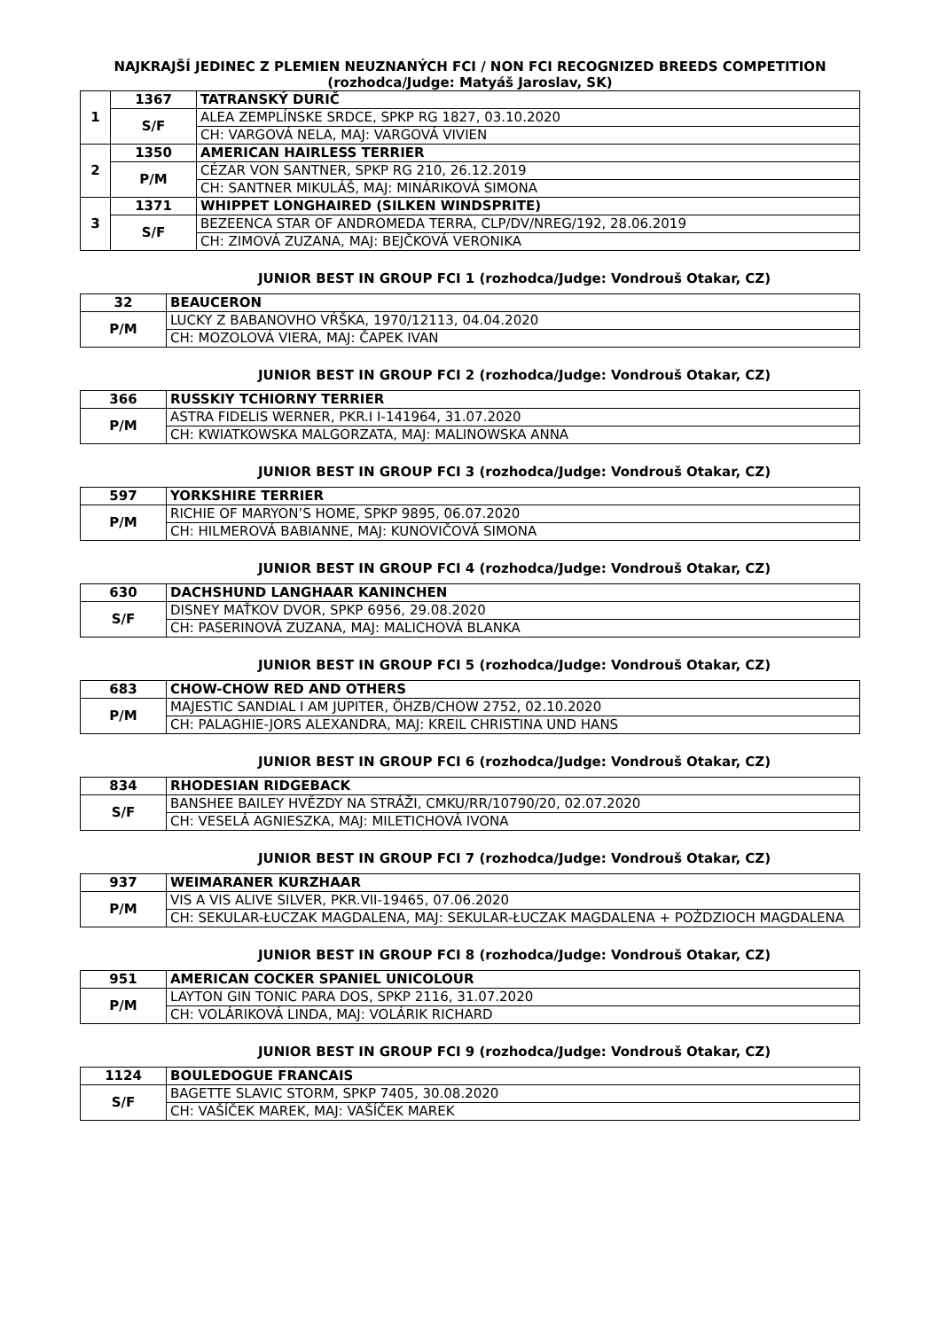NAJKRAJŠÍ JEDINEC Z PLEMIEN NEUZNANÝCH FCI / NON FCI RECOGNIZED BREEDS COMPETITION
(rozhodca/Judge: Matyáš Jaroslav, SK)
| 1 | 1367 | TATRANSKÝ DURIČ |
| | S/F | ALEA ZEMPLÍNSKE SRDCE, SPKP RG 1827, 03.10.2020 |
| | | CH: VARGOVÁ NELA, MAJ: VARGOVÁ VIVIEN |
| 2 | 1350 | AMERICAN HAIRLESS TERRIER |
| | P/M | CÉZAR VON SANTNER, SPKP RG 210, 26.12.2019 |
| | | CH: SANTNER MIKULÁŠ, MAJ: MINÁRIKOVÁ SIMONA |
| 3 | 1371 | WHIPPET LONGHAIRED (SILKEN WINDSPRITE) |
| | S/F | BEZEENCA STAR OF ANDROMEDA TERRA, CLP/DV/NREG/192, 28.06.2019 |
| | | CH: ZIMOVÁ ZUZANA, MAJ: BEJČKOVÁ VERONIKA |
JUNIOR BEST IN GROUP FCI 1 (rozhodca/Judge: Vondrouš Otakar, CZ)
| 32 | BEAUCERON |
| P/M | LUCKY Z BABANOVHO VŔŠKA, 1970/12113, 04.04.2020 |
| | CH: MOZOLOVÁ VIERA, MAJ: ČAPEK IVAN |
JUNIOR BEST IN GROUP FCI 2 (rozhodca/Judge: Vondrouš Otakar, CZ)
| 366 | RUSSKIY TCHIORNY TERRIER |
| P/M | ASTRA FIDELIS WERNER, PKR.I I-141964, 31.07.2020 |
| | CH: KWIATKOWSKA MALGORZATA, MAJ: MALINOWSKA ANNA |
JUNIOR BEST IN GROUP FCI 3 (rozhodca/Judge: Vondrouš Otakar, CZ)
| 597 | YORKSHIRE TERRIER |
| P/M | RICHIE OF MARYON’S HOME, SPKP 9895, 06.07.2020 |
| | CH: HILMEROVÁ BABIANNE, MAJ: KUNOVIČOVÁ SIMONA |
JUNIOR BEST IN GROUP FCI 4 (rozhodca/Judge: Vondrouš Otakar, CZ)
| 630 | DACHSHUND LANGHAAR KANINCHEN |
| S/F | DISNEY MAŤKOV DVOR, SPKP 6956, 29.08.2020 |
| | CH: PASERINOVÁ ZUZANA, MAJ: MALICHOVÁ BLANKA |
JUNIOR BEST IN GROUP FCI 5 (rozhodca/Judge: Vondrouš Otakar, CZ)
| 683 | CHOW-CHOW RED AND OTHERS |
| P/M | MAJESTIC SANDIAL I AM JUPITER, ÖHZB/CHOW 2752, 02.10.2020 |
| | CH: PALAGHIE-JORS ALEXANDRA, MAJ: KREIL CHRISTINA UND HANS |
JUNIOR BEST IN GROUP FCI 6 (rozhodca/Judge: Vondrouš Otakar, CZ)
| 834 | RHODESIAN RIDGEBACK |
| S/F | BANSHEE BAILEY HVĚZDY NA STRÁŽI, CMKU/RR/10790/20, 02.07.2020 |
| | CH: VESELÁ AGNIESZKA, MAJ: MILETICHOVÁ IVONA |
JUNIOR BEST IN GROUP FCI 7 (rozhodca/Judge: Vondrouš Otakar, CZ)
| 937 | WEIMARANER KURZHAAR |
| P/M | VIS A VIS ALIVE SILVER, PKR.VII-19465, 07.06.2020 |
| | CH: SEKULAR-ŁUCZAK MAGDALENA, MAJ: SEKULAR-ŁUCZAK MAGDALENA + POŻDZIOCH MAGDALENA |
JUNIOR BEST IN GROUP FCI 8 (rozhodca/Judge: Vondrouš Otakar, CZ)
| 951 | AMERICAN COCKER SPANIEL UNICOLOUR |
| P/M | LAYTON GIN TONIC PARA DOS, SPKP 2116, 31.07.2020 |
| | CH: VOLÁRIKOVÁ LINDA, MAJ: VOLÁRIK RICHARD |
JUNIOR BEST IN GROUP FCI 9 (rozhodca/Judge: Vondrouš Otakar, CZ)
| 1124 | BOULEDOGUE FRANCAIS |
| S/F | BAGETTE SLAVIC STORM, SPKP 7405, 30.08.2020 |
| | CH: VAŠÍČEK MAREK, MAJ: VAŠÍČEK MAREK |